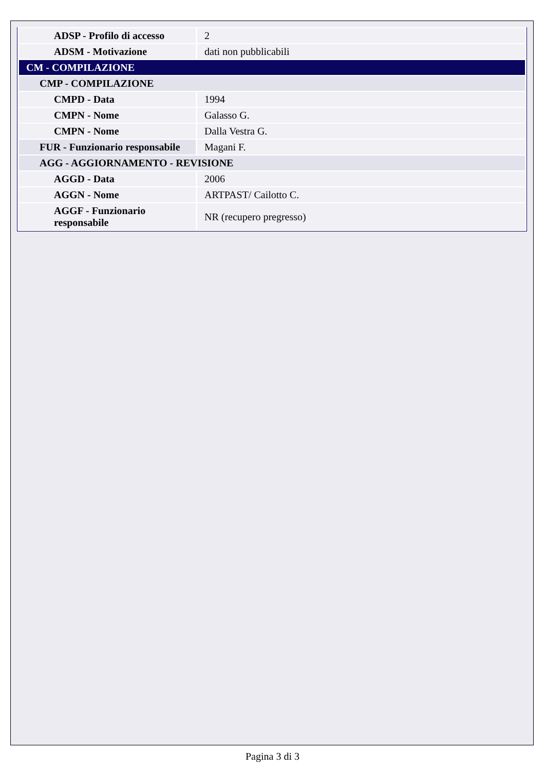| ADSP - Profilo di accesso | 2 |
| ADSM - Motivazione | dati non pubblicabili |
| CM - COMPILAZIONE | |
| CMP - COMPILAZIONE | |
| CMPD - Data | 1994 |
| CMPN - Nome | Galasso G. |
| CMPN - Nome | Dalla Vestra G. |
| FUR - Funzionario responsabile | Magani F. |
| AGG - AGGIORNAMENTO - REVISIONE | |
| AGGD - Data | 2006 |
| AGGN - Nome | ARTPAST/ Cailotto C. |
| AGGF - Funzionario responsabile | NR (recupero pregresso) |
Pagina 3 di 3